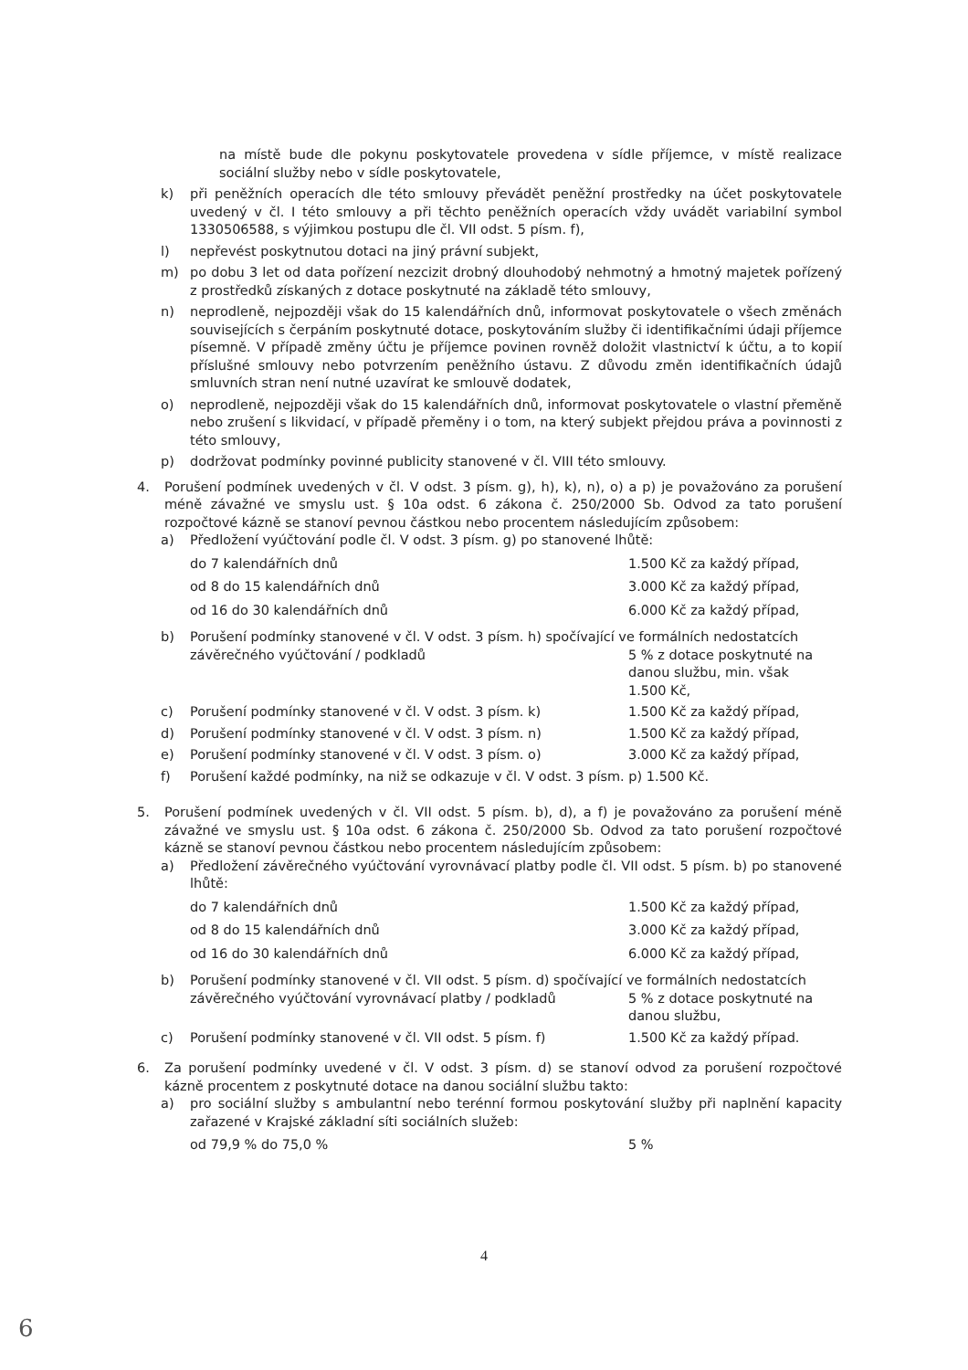na místě bude dle pokynu poskytovatele provedena v sídle příjemce, v místě realizace sociální služby nebo v sídle poskytovatele,
k) při peněžních operacích dle této smlouvy převádět peněžní prostředky na účet poskytovatele uvedený v čl. I této smlouvy a při těchto peněžních operacích vždy uvádět variabilní symbol 1330506588, s výjimkou postupu dle čl. VII odst. 5 písm. f),
l) nepřevést poskytnutou dotaci na jiný právní subjekt,
m) po dobu 3 let od data pořízení nezcizit drobný dlouhodobý nehmotný a hmotný majetek pořízený z prostředků získaných z dotace poskytnuté na základě této smlouvy,
n) neprodleně, nejpozději však do 15 kalendářních dnů, informovat poskytovatele o všech změnách souvisejících s čerpáním poskytnuté dotace, poskytováním služby či identifikačními údaji příjemce písemně. V případě změny účtu je příjemce povinen rovněž doložit vlastnictví k účtu, a to kopií příslušné smlouvy nebo potvrzením peněžního ústavu. Z důvodu změn identifikačních údajů smluvních stran není nutné uzavírat ke smlouvě dodatek,
o) neprodleně, nejpozději však do 15 kalendářních dnů, informovat poskytovatele o vlastní přeměně nebo zrušení s likvidací, v případě přeměny i o tom, na který subjekt přejdou práva a povinnosti z této smlouvy,
p) dodržovat podmínky povinné publicity stanovené v čl. VIII této smlouvy.
4. Porušení podmínek uvedených v čl. V odst. 3 písm. g), h), k), n), o) a p) je považováno za porušení méně závažné ve smyslu ust. § 10a odst. 6 zákona č. 250/2000 Sb. Odvod za tato porušení rozpočtové kázně se stanoví pevnou částkou nebo procentem následujícím způsobem:
a) Předložení vyúčtování podle čl. V odst. 3 písm. g) po stanovené lhůtě:
do 7 kalendářních dnů 1.500 Kč za každý případ,
od 8 do 15 kalendářních dnů 3.000 Kč za každý případ,
od 16 do 30 kalendářních dnů 6.000 Kč za každý případ,
b) Porušení podmínky stanovené v čl. V odst. 3 písm. h) spočívající ve formálních nedostatcích
závěrečného vyúčtování / podkladů 5 % z dotace poskytnuté na
danou službu, min. však
1.500 Kč,
c) Porušení podmínky stanovené v čl. V odst. 3 písm. k) 1.500 Kč za každý případ,
d) Porušení podmínky stanovené v čl. V odst. 3 písm. n) 1.500 Kč za každý případ,
e) Porušení podmínky stanovené v čl. V odst. 3 písm. o) 3.000 Kč za každý případ,
f) Porušení každé podmínky, na niž se odkazuje v čl. V odst. 3 písm. p) 1.500 Kč.
5. Porušení podmínek uvedených v čl. VII odst. 5 písm. b), d), a f) je považováno za porušení méně závažné ve smyslu ust. § 10a odst. 6 zákona č. 250/2000 Sb. Odvod za tato porušení rozpočtové kázně se stanoví pevnou částkou nebo procentem následujícím způsobem:
a) Předložení závěrečného vyúčtování vyrovnávací platby podle čl. VII odst. 5 písm. b) po stanovené lhůtě:
do 7 kalendářních dnů 1.500 Kč za každý případ,
od 8 do 15 kalendářních dnů 3.000 Kč za každý případ,
od 16 do 30 kalendářních dnů 6.000 Kč za každý případ,
b) Porušení podmínky stanovené v čl. VII odst. 5 písm. d) spočívající ve formálních nedostatcích
závěrečného vyúčtování vyrovnávací platby / podkladů 5 % z dotace poskytnuté na
danou službu,
c) Porušení podmínky stanovené v čl. VII odst. 5 písm. f) 1.500 Kč za každý případ.
6. Za porušení podmínky uvedené v čl. V odst. 3 písm. d) se stanoví odvod za porušení rozpočtové kázně procentem z poskytnuté dotace na danou sociální službu takto:
a) pro sociální služby s ambulantní nebo terénní formou poskytování služby při naplnění kapacity zařazené v Krajské základní síti sociálních služeb:
od 79,9 % do 75,0 % 5 %
4
6